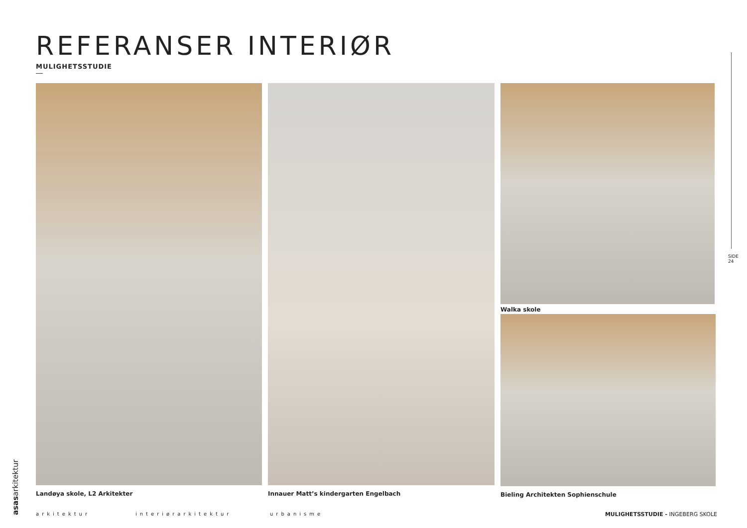REFERANSER INTERIØR
MULIGHETSSTUDIE
SIDE
24
Landøya skole, L2 Arkitekter Innauer Matt’s kindergarten Engelbach
Walka skole
Bieling Architekten Sophienschule
arkitektur interiørarkitektur urbanisme MULIGHETSSTUDIE - INGEBERG SKOLE
asasarkitektur